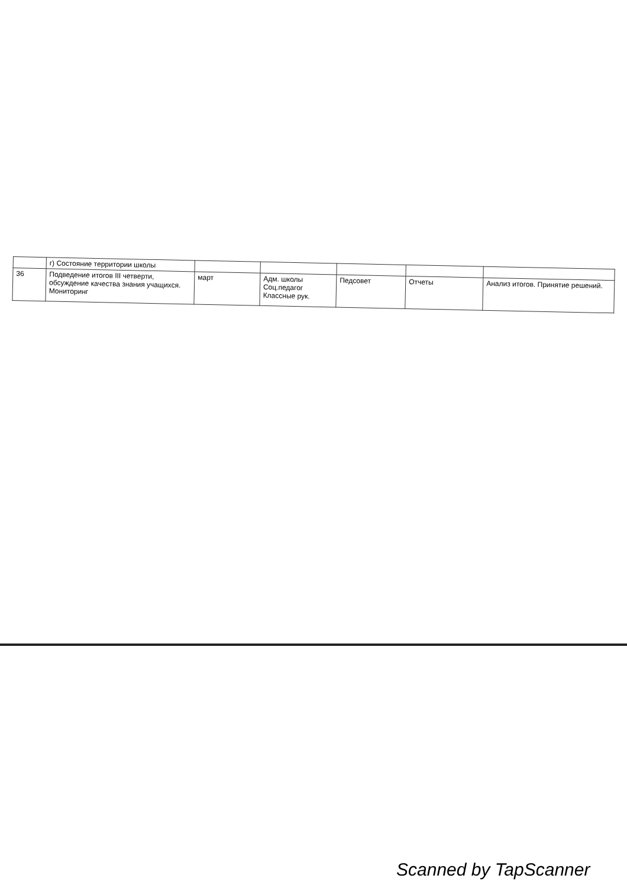| | г) Состояние территории школы | | | | | |
| 36 | Подведение итогов III четверти, обсуждение качества знания учащихся. Мониторинг | март | Адм. школы Соц.педагог Классные рук. | Педсовет | Отчеты | Анализ итогов. Принятие решений. |
Scanned by TapScanner